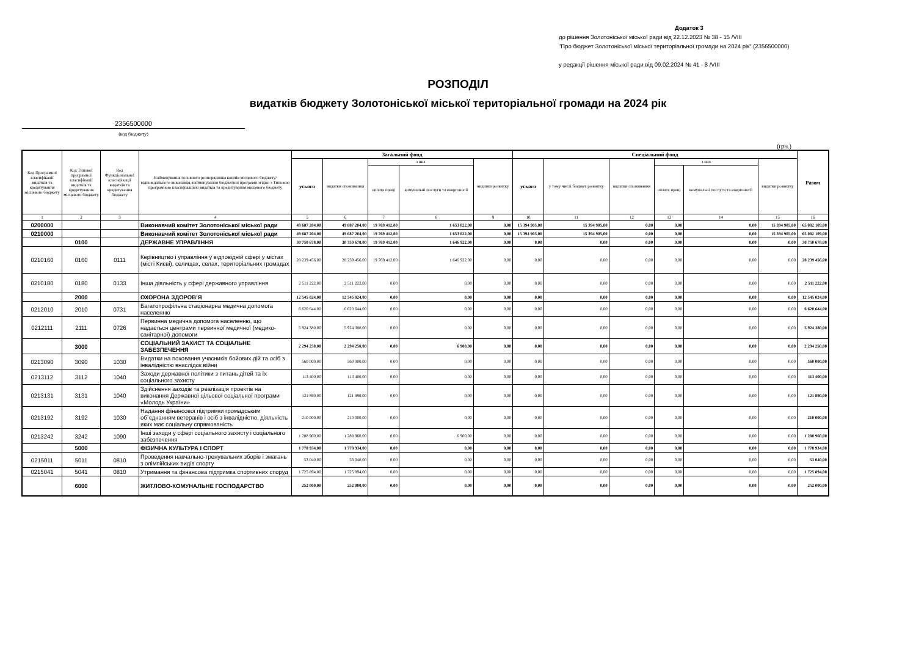Додаток 3
до рішення Золотоніської міської ради від 22.12.2023 № 38 - 15 /VIII
"Про бюджет Золотоніської міської територіальної громади на 2024 рік" (2356500000)
у редакції рішення міської ради від 09.02.2024 № 41 - 8 /VIII
РОЗПОДІЛ
видатків бюджету Золотоніської міської територіальної громади на 2024 рік
2356500000
(код бюджету)
(грн.)
| Код Програмної класифікації видатків та кредитування місцевого бюджету | Код Типової програмної класифікації видатків та кредитування місцевого бюджету | Код Функціональної класифікації видатків та кредитування бюджету | Найменування головного розпорядника коштів місцевого бюджету/ відповідального виконавця, найменування бюджетної програми згідно з Типовою програмною класифікацією видатків та кредитування місцевого бюджету | Загальний фонд | | | | | Спеціальний фонд | | | | | | Разом |
| --- | --- | --- | --- | --- | --- | --- | --- | --- | --- | --- | --- | --- | --- | --- | --- |
| | | | | усього | видатки споживання | з них | | видатки розвитку | усього | у тому числі бюджет розвитку | видатки споживання | з них | | видатки розвитку | |
| | | | | | | оплата праці | комунальні послуги та енергоносії | | | | | оплата праці | комунальні послуги та енергоносії | | |
| 1 | 2 | 3 | 4 | 5 | 6 | 7 | 8 | 9 | 10 | 11 | 12 | 13 | 14 | 15 | 16 |
| 0200000 | | | Виконавчий комітет Золотоніської міської ради | 49 687 204,00 | 49 687 204,00 | 19 769 412,00 | 1 653 822,00 | 0,00 | 15 394 905,00 | 15 394 905,00 | 0,00 | 0,00 | 0,00 | 15 394 905,00 | 65 082 109,00 |
| 0210000 | | | Виконавчий комітет Золотоніської міської ради | 49 687 204,00 | 49 687 204,00 | 19 769 412,00 | 1 653 822,00 | 0,00 | 15 394 905,00 | 15 394 905,00 | 0,00 | 0,00 | 0,00 | 15 394 905,00 | 65 082 109,00 |
| | 0100 | | ДЕРЖАВНЕ УПРАВЛІННЯ | 30 750 678,00 | 30 750 678,00 | 19 769 412,00 | 1 646 922,00 | 0,00 | 0,00 | 0,00 | 0,00 | 0,00 | 0,00 | 0,00 | 30 750 678,00 |
| 0210160 | 0160 | 0111 | Керівництво і управління у відповідній сфері у містах (місті Києві), селищах, селах, територіальних громадах | 28 239 456,00 | 28 239 456,00 | 19 769 412,00 | 1 646 922,00 | 0,00 | 0,00 | 0,00 | 0,00 | 0,00 | 0,00 | 0,00 | 28 239 456,00 |
| 0210180 | 0180 | 0133 | Інша діяльність у сфері державного управління | 2 511 222,00 | 2 511 222,00 | 0,00 | 0,00 | 0,00 | 0,00 | 0,00 | 0,00 | 0,00 | 0,00 | 0,00 | 2 511 222,00 |
| | 2000 | | ОХОРОНА ЗДОРОВ’Я | 12 545 024,00 | 12 545 024,00 | 0,00 | 0,00 | 0,00 | 0,00 | 0,00 | 0,00 | 0,00 | 0,00 | 0,00 | 12 545 024,00 |
| 0212010 | 2010 | 0731 | Багатопрофільна стаціонарна медична допомога населенню | 6 620 644,00 | 6 620 644,00 | 0,00 | 0,00 | 0,00 | 0,00 | 0,00 | 0,00 | 0,00 | 0,00 | 0,00 | 6 620 644,00 |
| 0212111 | 2111 | 0726 | Первинна медична допомога населенню, що надається центрами первинної медичної (медико-санітарної) допомоги | 5 924 380,00 | 5 924 380,00 | 0,00 | 0,00 | 0,00 | 0,00 | 0,00 | 0,00 | 0,00 | 0,00 | 0,00 | 5 924 380,00 |
| | 3000 | | СОЦІАЛЬНИЙ ЗАХИСТ ТА СОЦІАЛЬНЕ ЗАБЕЗПЕЧЕННЯ | 2 294 250,00 | 2 294 250,00 | 0,00 | 6 900,00 | 0,00 | 0,00 | 0,00 | 0,00 | 0,00 | 0,00 | 0,00 | 2 294 250,00 |
| 0213090 | 3090 | 1030 | Видатки на поховання учасників бойових дій та осіб з інвалідністю внаслідок війни | 560 000,00 | 560 000,00 | 0,00 | 0,00 | 0,00 | 0,00 | 0,00 | 0,00 | 0,00 | 0,00 | 0,00 | 560 000,00 |
| 0213112 | 3112 | 1040 | Заходи державної політики з питань дітей та їх соціального захисту | 113 400,00 | 113 400,00 | 0,00 | 0,00 | 0,00 | 0,00 | 0,00 | 0,00 | 0,00 | 0,00 | 0,00 | 113 400,00 |
| 0213131 | 3131 | 1040 | Здійснення заходів та реалізація проектів на виконання Державної цільової соціальної програми «Молодь України» | 121 890,00 | 121 890,00 | 0,00 | 0,00 | 0,00 | 0,00 | 0,00 | 0,00 | 0,00 | 0,00 | 0,00 | 121 890,00 |
| 0213192 | 3192 | 1030 | Надання фінансової підтримки громадським об`єднанням ветеранів і осіб з інвалідністю, діяльність яких має соціальну спрямованість | 210 000,00 | 210 000,00 | 0,00 | 0,00 | 0,00 | 0,00 | 0,00 | 0,00 | 0,00 | 0,00 | 0,00 | 210 000,00 |
| 0213242 | 3242 | 1090 | Інші заходи у сфері соціального захисту і соціального забезпечення | 1 288 960,00 | 1 288 960,00 | 0,00 | 6 900,00 | 0,00 | 0,00 | 0,00 | 0,00 | 0,00 | 0,00 | 0,00 | 1 288 960,00 |
| | 5000 | | ФІЗИЧНА КУЛЬТУРА І СПОРТ | 1 778 934,00 | 1 778 934,00 | 0,00 | 0,00 | 0,00 | 0,00 | 0,00 | 0,00 | 0,00 | 0,00 | 0,00 | 1 778 934,00 |
| 0215011 | 5011 | 0810 | Проведення навчально-тренувальних зборів і змагань з олімпійських видів спорту | 53 040,00 | 53 040,00 | 0,00 | 0,00 | 0,00 | 0,00 | 0,00 | 0,00 | 0,00 | 0,00 | 0,00 | 53 040,00 |
| 0215041 | 5041 | 0810 | Утримання та фінансова підтримка спортивних споруд | 1 725 894,00 | 1 725 894,00 | 0,00 | 0,00 | 0,00 | 0,00 | 0,00 | 0,00 | 0,00 | 0,00 | 0,00 | 1 725 894,00 |
| | 6000 | | ЖИТЛОВО-КОМУНАЛЬНЕ ГОСПОДАРСТВО | 252 000,00 | 252 000,00 | 0,00 | 0,00 | 0,00 | 0,00 | 0,00 | 0,00 | 0,00 | 0,00 | 0,00 | 252 000,00 |